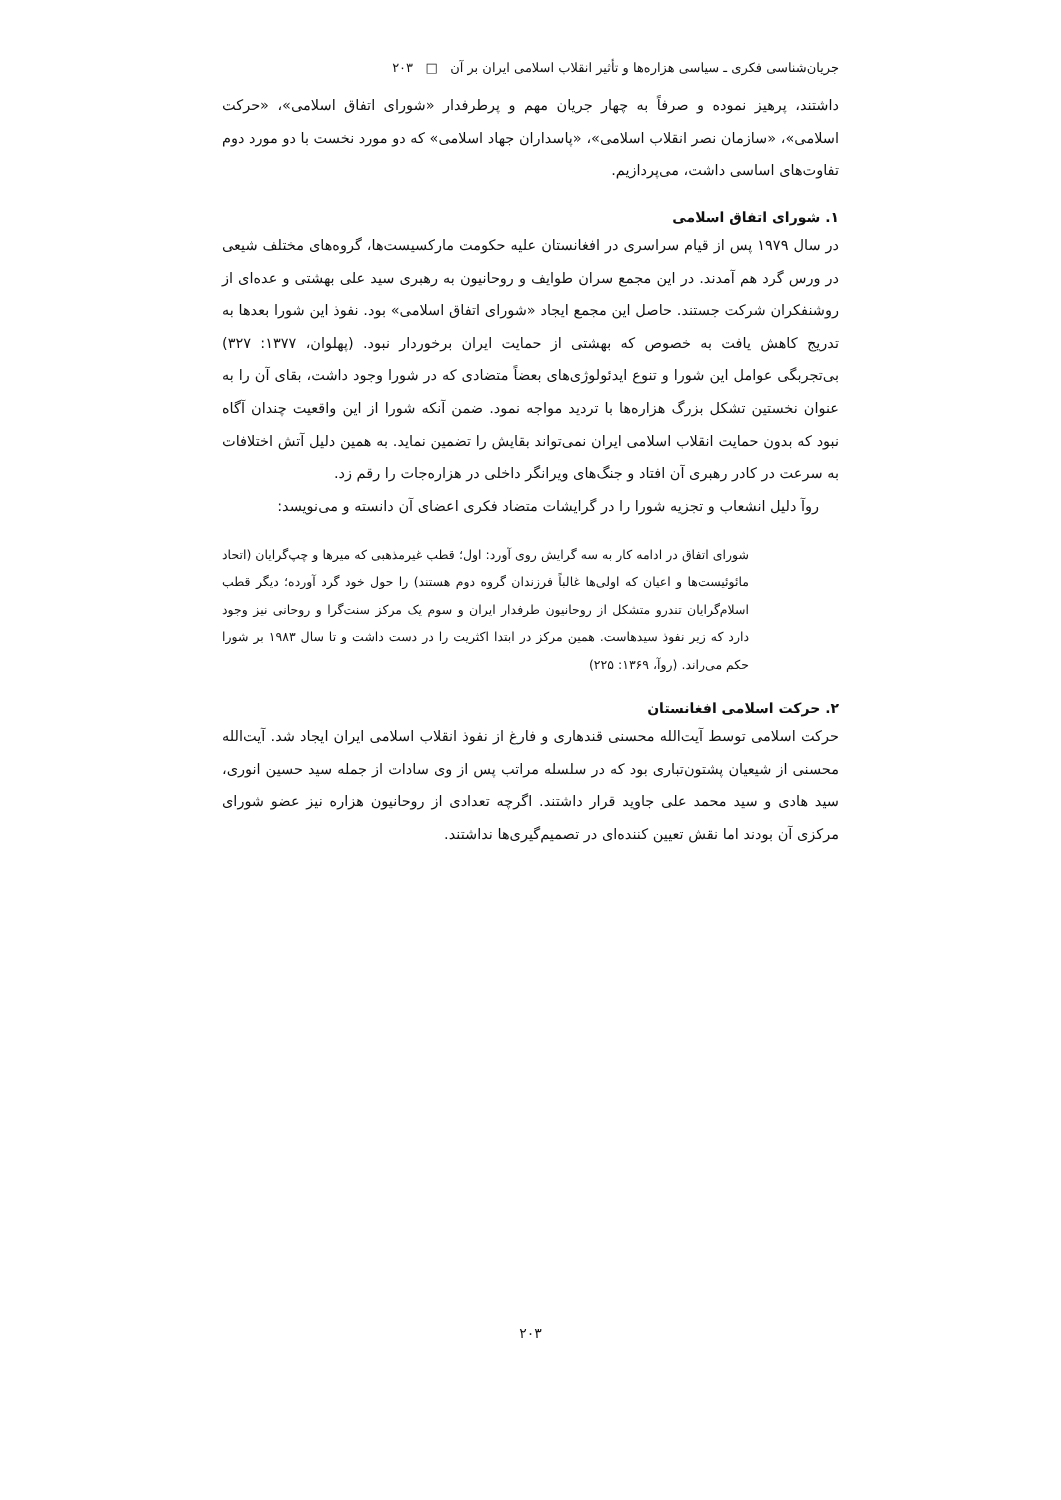جریان‌شناسی فکری ـ سیاسی هزاره‌ها و تأثیر انقلاب اسلامی ایران بر آن □ ۲۰۳
داشتند، پرهیز نموده و صرفاً به چهار جریان مهم و پرطرفدار «شورای اتفاق اسلامی»، «حرکت اسلامی»، «سازمان نصر انقلاب اسلامی»، «پاسداران جهاد اسلامی» که دو مورد نخست با دو مورد دوم تفاوت‌های اساسی داشت، می‌پردازیم.
۱. شورای اتفاق اسلامی
در سال ۱۹۷۹ پس از قیام سراسری در افغانستان علیه حکومت مارکسیست‌ها، گروه‌های مختلف شیعی در ورس گرد هم آمدند. در این مجمع سران طوایف و روحانیون به رهبری سید علی بهشتی و عده‌ای از روشنفکران شرکت جستند. حاصل این مجمع ایجاد «شورای اتفاق اسلامی» بود. نفوذ این شورا بعدها به تدریج کاهش یافت به خصوص که بهشتی از حمایت ایران برخوردار نبود. (پهلوان، ۱۳۷۷: ۳۲۷) بی‌تجربگی عوامل این شورا و تنوع ایدئولوژی‌های بعضاً متضادی که در شورا وجود داشت، بقای آن را به عنوان نخستین تشکل بزرگ هزاره‌ها با تردید مواجه نمود. ضمن آنکه شورا از این واقعیت چندان آگاه نبود که بدون حمایت انقلاب اسلامی ایران نمی‌تواند بقایش را تضمین نماید. به همین دلیل آتش اختلافات به سرعت در کادر رهبری آن افتاد و جنگ‌های ویرانگر داخلی در هزاره‌جات را رقم زد.
روآ دلیل انشعاب و تجزیه شورا را در گرایشات متضاد فکری اعضای آن دانسته و می‌نویسد:
شورای اتفاق در ادامه کار به سه گرایش روی آورد: اول؛ قطب غیرمذهبی که میرها و چپ‌گرایان (اتحاد مائوئیست‌ها و اعیان که اولی‌ها غالباً فرزندان گروه دوم هستند) را حول خود گرد آورده؛ دیگر قطب اسلام‌گرایان تندرو متشکل از روحانیون طرفدار ایران و سوم یک مرکز سنت‌گرا و روحانی نیز وجود دارد که زیر نفوذ سیدهاست. همین مرکز در ابتدا اکثریت را در دست داشت و تا سال ۱۹۸۳ بر شورا حکم می‌راند. (روآ، ۱۳۶۹: ۲۲۵)
۲. حرکت اسلامی افغانستان
حرکت اسلامی توسط آیت‌الله محسنی قندهاری و فارغ از نفوذ انقلاب اسلامی ایران ایجاد شد. آیت‌الله محسنی از شیعیان پشتون‌تباری بود که در سلسله مراتب پس از وی سادات از جمله سید حسین انوری، سید هادی و سید محمد علی جاوید قرار داشتند. اگرچه تعدادی از روحانیون هزاره نیز عضو شورای مرکزی آن بودند اما نقش تعیین کننده‌ای در تصمیم‌گیری‌ها نداشتند.
۲۰۳